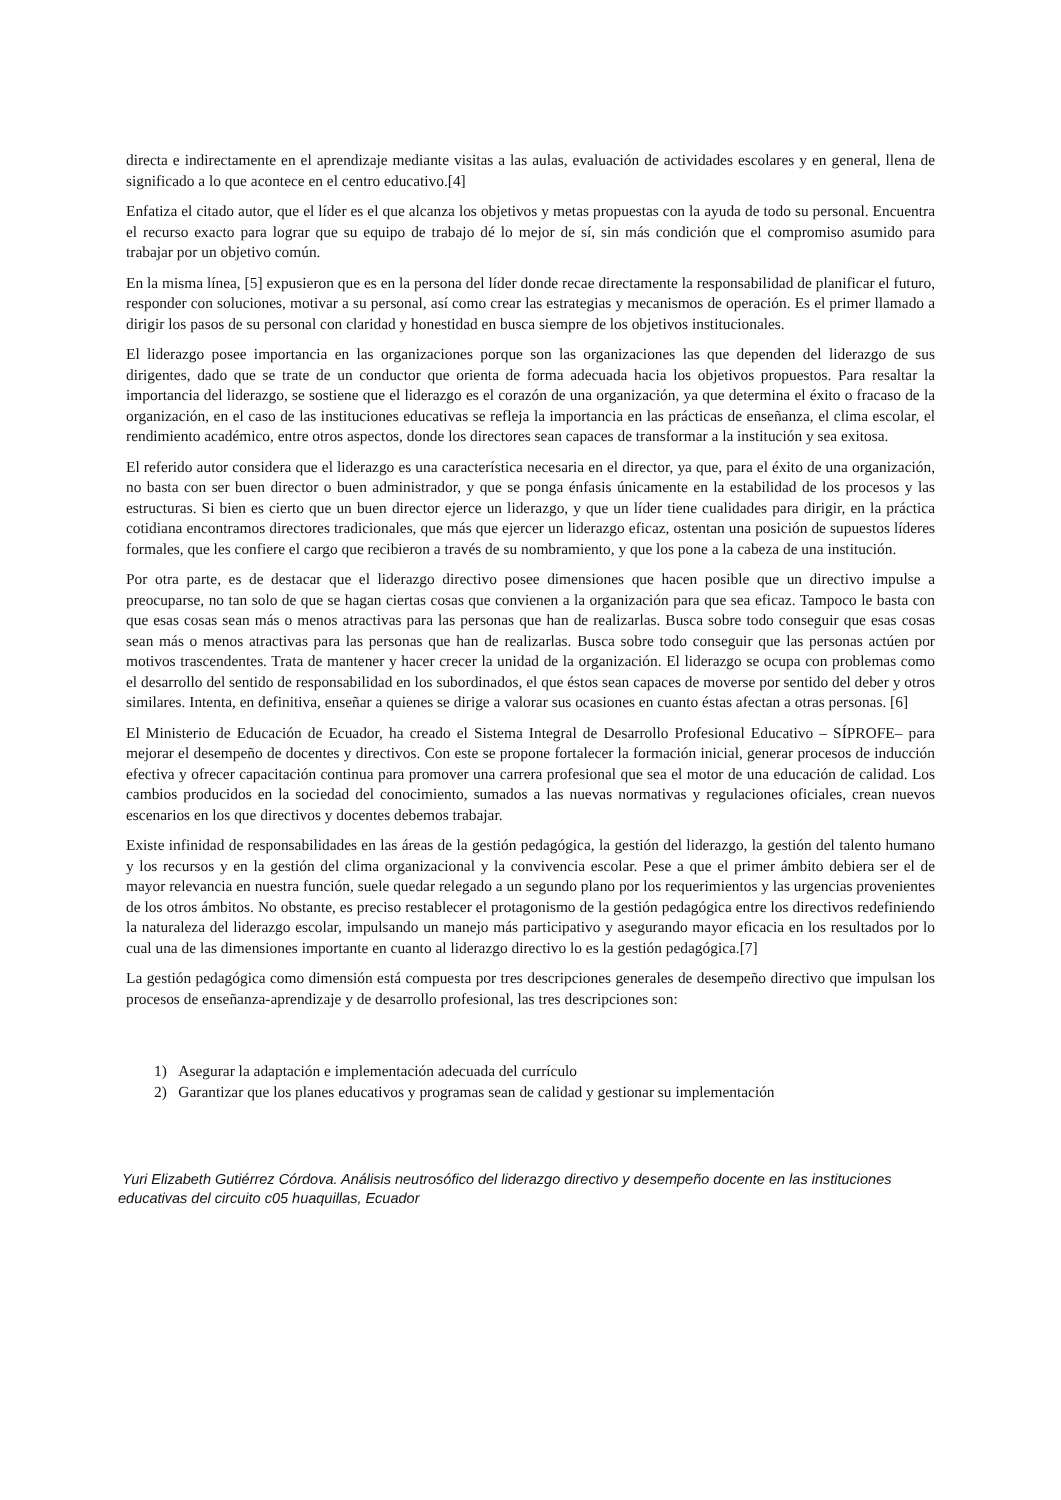directa e indirectamente en el aprendizaje mediante visitas a las aulas, evaluación de actividades escolares y en general, llena de significado a lo que acontece en el centro educativo.[4]
Enfatiza el citado autor, que el líder es el que alcanza los objetivos y metas propuestas con la ayuda de todo su personal. Encuentra el recurso exacto para lograr que su equipo de trabajo dé lo mejor de sí, sin más condición que el compromiso asumido para trabajar por un objetivo común.
En la misma línea, [5] expusieron que es en la persona del líder donde recae directamente la responsabilidad de planificar el futuro, responder con soluciones, motivar a su personal, así como crear las estrategias y mecanismos de operación. Es el primer llamado a dirigir los pasos de su personal con claridad y honestidad en busca siempre de los objetivos institucionales.
El liderazgo posee importancia en las organizaciones porque son las organizaciones las que dependen del liderazgo de sus dirigentes, dado que se trate de un conductor que orienta de forma adecuada hacia los objetivos propuestos. Para resaltar la importancia del liderazgo, se sostiene que el liderazgo es el corazón de una organización, ya que determina el éxito o fracaso de la organización, en el caso de las instituciones educativas se refleja la importancia en las prácticas de enseñanza, el clima escolar, el rendimiento académico, entre otros aspectos, donde los directores sean capaces de transformar a la institución y sea exitosa.
El referido autor considera que el liderazgo es una característica necesaria en el director, ya que, para el éxito de una organización, no basta con ser buen director o buen administrador, y que se ponga énfasis únicamente en la estabilidad de los procesos y las estructuras. Si bien es cierto que un buen director ejerce un liderazgo, y que un líder tiene cualidades para dirigir, en la práctica cotidiana encontramos directores tradicionales, que más que ejercer un liderazgo eficaz, ostentan una posición de supuestos líderes formales, que les confiere el cargo que recibieron a través de su nombramiento, y que los pone a la cabeza de una institución.
Por otra parte, es de destacar que el liderazgo directivo posee dimensiones que hacen posible que un directivo impulse a preocuparse, no tan solo de que se hagan ciertas cosas que convienen a la organización para que sea eficaz. Tampoco le basta con que esas cosas sean más o menos atractivas para las personas que han de realizarlas. Busca sobre todo conseguir que esas cosas sean más o menos atractivas para las personas que han de realizarlas. Busca sobre todo conseguir que las personas actúen por motivos trascendentes. Trata de mantener y hacer crecer la unidad de la organización. El liderazgo se ocupa con problemas como el desarrollo del sentido de responsabilidad en los subordinados, el que éstos sean capaces de moverse por sentido del deber y otros similares. Intenta, en definitiva, enseñar a quienes se dirige a valorar sus ocasiones en cuanto éstas afectan a otras personas. [6]
El Ministerio de Educación de Ecuador, ha creado el Sistema Integral de Desarrollo Profesional Educativo – SÍPROFE– para mejorar el desempeño de docentes y directivos. Con este se propone fortalecer la formación inicial, generar procesos de inducción efectiva y ofrecer capacitación continua para promover una carrera profesional que sea el motor de una educación de calidad. Los cambios producidos en la sociedad del conocimiento, sumados a las nuevas normativas y regulaciones oficiales, crean nuevos escenarios en los que directivos y docentes debemos trabajar.
Existe infinidad de responsabilidades en las áreas de la gestión pedagógica, la gestión del liderazgo, la gestión del talento humano y los recursos y en la gestión del clima organizacional y la convivencia escolar. Pese a que el primer ámbito debiera ser el de mayor relevancia en nuestra función, suele quedar relegado a un segundo plano por los requerimientos y las urgencias provenientes de los otros ámbitos. No obstante, es preciso restablecer el protagonismo de la gestión pedagógica entre los directivos redefiniendo la naturaleza del liderazgo escolar, impulsando un manejo más participativo y asegurando mayor eficacia en los resultados por lo cual una de las dimensiones importante en cuanto al liderazgo directivo lo es la gestión pedagógica.[7]
La gestión pedagógica como dimensión está compuesta por tres descripciones generales de desempeño directivo que impulsan los procesos de enseñanza-aprendizaje y de desarrollo profesional, las tres descripciones son:
1) Asegurar la adaptación e implementación adecuada del currículo
2) Garantizar que los planes educativos y programas sean de calidad y gestionar su implementación
Yuri Elizabeth Gutiérrez Córdova. Análisis neutrosófico del liderazgo directivo y desempeño docente en las instituciones educativas del circuito c05 huaquillas, Ecuador